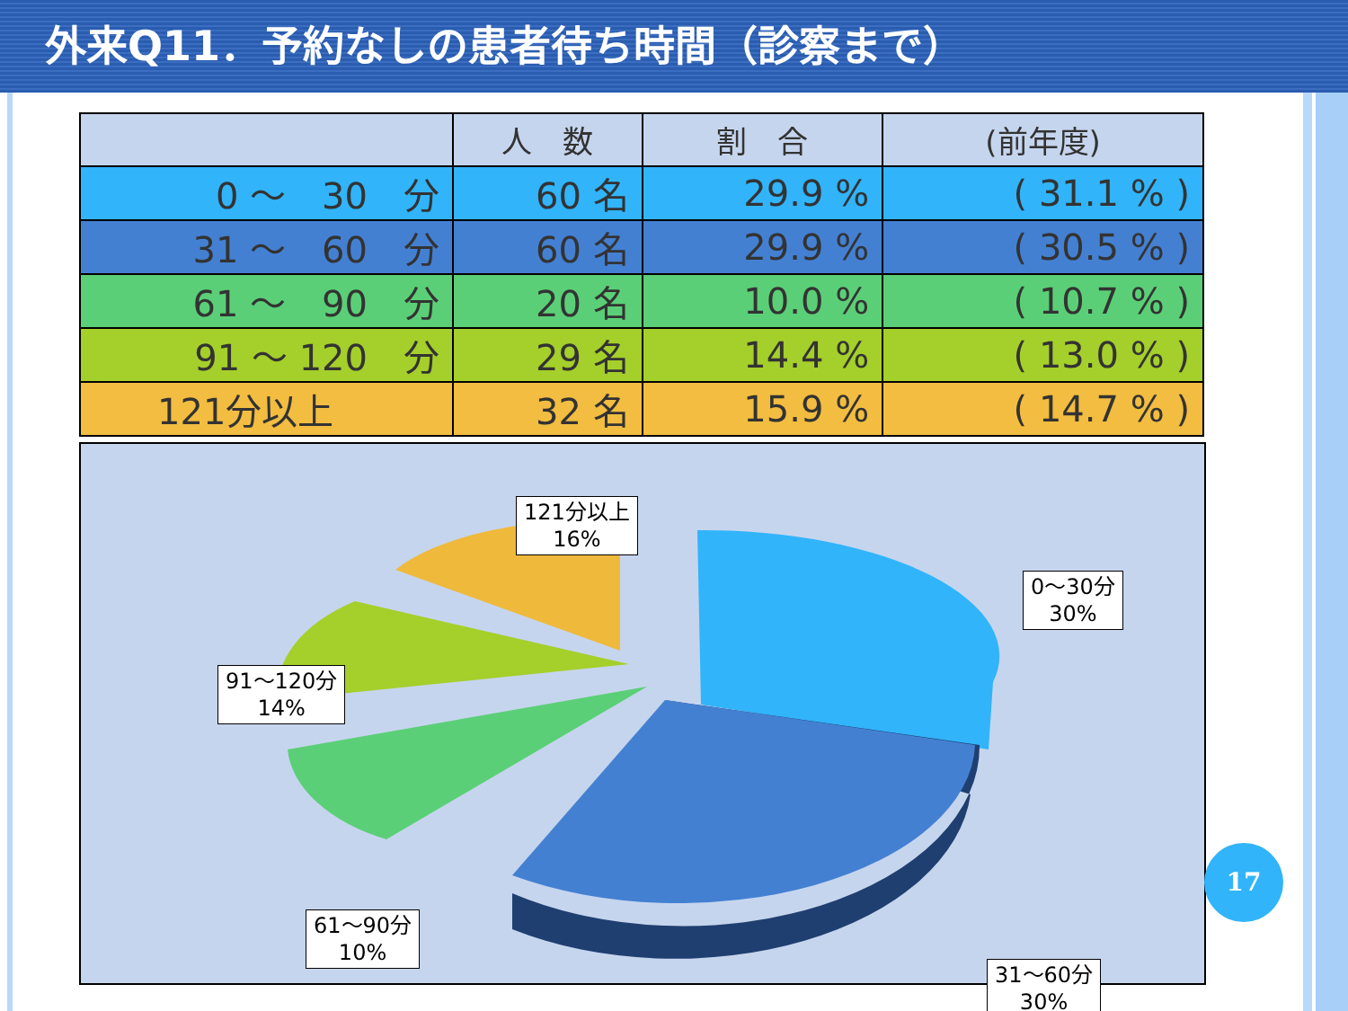外来Q11．予約なしの患者待ち時間（診察まで）
| | 人 数 | 割 合 | (前年度) |
| --- | --- | --- | --- |
| 0 ～ 30 分 | 60 名 | 29.9 % | ( 31.1 % ) |
| 31 ～ 60 分 | 60 名 | 29.9 % | ( 30.5 % ) |
| 61 ～ 90 分 | 20 名 | 10.0 % | ( 10.7 % ) |
| 91 ～ 120 分 | 29 名 | 14.4 % | ( 13.0 % ) |
| 121分以上 | 32 名 | 15.9 % | ( 14.7 % ) |
121分以上
16%
0～30分
30%
91～120分
14%
61～90分
10%
31～60分
30%
17